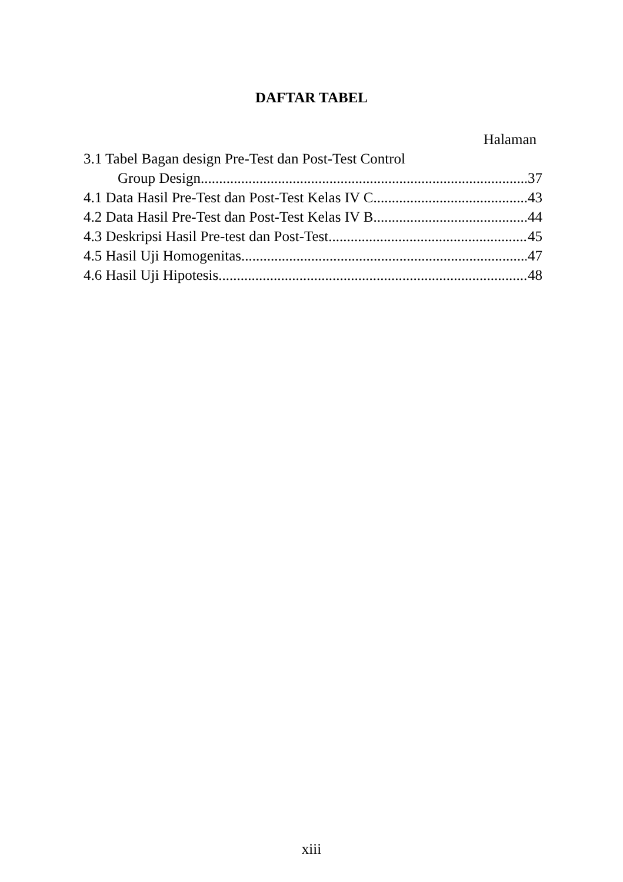DAFTAR TABEL
Halaman
3.1 Tabel Bagan design Pre-Test dan Post-Test Control
Group Design 37
4.1 Data Hasil Pre-Test dan Post-Test Kelas IV C 43
4.2 Data Hasil Pre-Test dan Post-Test Kelas IV B 44
4.3 Deskripsi Hasil Pre-test dan Post-Test 45
4.5 Hasil Uji Homogenitas 47
4.6 Hasil Uji Hipotesis 48
xiii